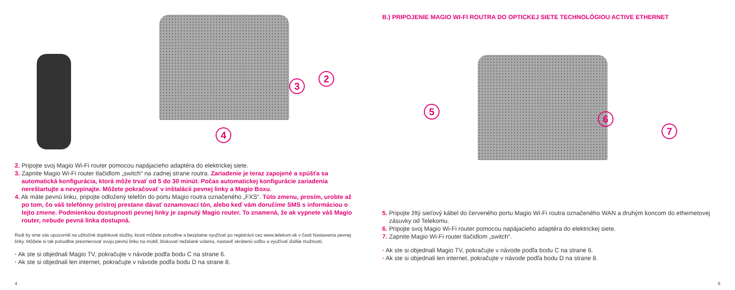3
2
4
2. Pripojte svoj Magio Wi-Fi router pomocou napájacieho adaptéra do elektrickej siete.
3. Zapnite Magio Wi-Fi router tlačidlom „switch“ na zadnej strane routra. Zariadenie je teraz zapojené a spúšťa sa automatická konfigurácia, ktorá môže trvať od 5 do 30 minút. Počas automatickej konfigurácie zariadenia nereštartujte a nevypínajte. Môžete pokračovať v inštalácii pevnej linky a Magio Boxu.
4. Ak máte pevnú linku, pripojte odložený telefón do portu Magio routra označeného „FXS“. Túto zmenu, prosím, urobte až po tom, čo váš telefónny prístroj prestane dávať oznamovací tón, alebo keď vám doručíme SMS s informáciou o tejto zmene. Podmienkou dostupnosti pevnej linky je zapnutý Magio router. To znamená, že ak vypnete váš Magio router, nebude pevná linka dostupná.
Radi by sme vás upozornili na užitočné doplnkové služby, ktoré môžete pohodlne a bezplatne využívať po registrácii cez www.telekom.sk v časti Nastavenia pevnej linky. Môžete si tak pohodlne presmerovať svoju pevnú linku na mobil, blokovať neželané volania, nastaviť skrátenú voľbu a využívať ďalšie možnosti.
· Ak ste si objednali Magio TV, pokračujte v návode podľa bodu C na strane 6.
· Ak ste si objednali len internet, pokračujte v návode podľa bodu D na strane 8.
4
B.) PRIPOJENIE MAGIO WI-FI ROUTRA DO OPTICKEJ SIETE TECHNOLÓGIOU ACTIVE ETHERNET
5
6
7
5. Pripojte žltý sieťový kábel do červeného portu Magio Wi-Fi routra označeného WAN a druhým koncom do ethernetovej zásuvky od Telekomu.
6. Pripojte svoj Magio Wi-Fi router pomocou napájacieho adaptéra do elektrickej siete.
7. Zapnite Magio Wi-Fi router tlačidlom „switch“.
· Ak ste si objednali Magio TV, pokračujte v návode podľa bodu C na strane 6.
· Ak ste si objednali len internet, pokračujte v návode podľa bodu D na strane 8.
5